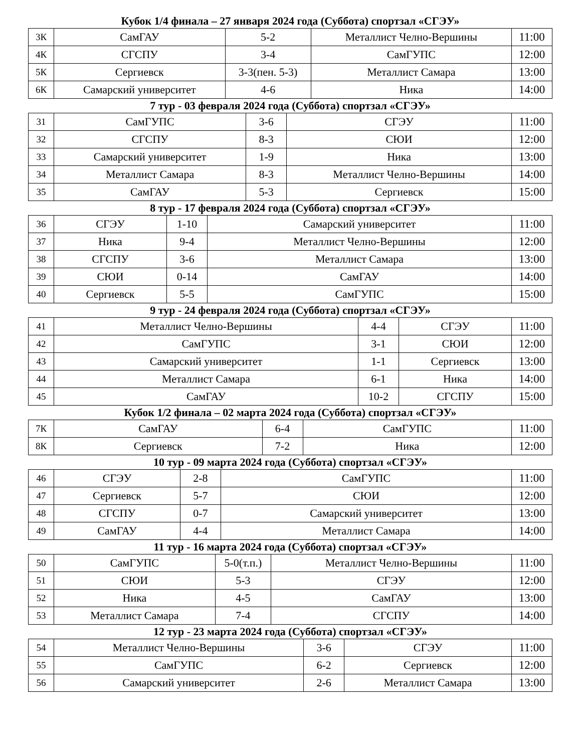Кубок 1/4 финала – 27 января 2024 года (Суббота) спортзал «СГЭУ»
| 3К | СамГАУ | 5-2 | Металлист Челно-Вершины | 11:00 |
| 4К | СГСПУ | 3-4 | СамГУПС | 12:00 |
| 5К | Сергиевск | 3-3(пен. 5-3) | Металлист Самара | 13:00 |
| 6К | Самарский университет | 4-6 | Ника | 14:00 |
7 тур - 03 февраля 2024 года (Суббота) спортзал «СГЭУ»
| 31 | СамГУПС | 3-6 | СГЭУ | 11:00 |
| 32 | СГСПУ | 8-3 | СЮИ | 12:00 |
| 33 | Самарский университет | 1-9 | Ника | 13:00 |
| 34 | Металлист Самара | 8-3 | Металлист Челно-Вершины | 14:00 |
| 35 | СамГАУ | 5-3 | Сергиевск | 15:00 |
8 тур - 17 февраля 2024 года (Суббота) спортзал «СГЭУ»
| 36 | СГЭУ | 1-10 | Самарский университет | 11:00 |
| 37 | Ника | 9-4 | Металлист Челно-Вершины | 12:00 |
| 38 | СГСПУ | 3-6 | Металлист Самара | 13:00 |
| 39 | СЮИ | 0-14 | СамГАУ | 14:00 |
| 40 | Сергиевск | 5-5 | СамГУПС | 15:00 |
9 тур - 24 февраля 2024 года (Суббота) спортзал «СГЭУ»
| 41 | Металлист Челно-Вершины | 4-4 | СГЭУ | 11:00 |
| 42 | СамГУПС | 3-1 | СЮИ | 12:00 |
| 43 | Самарский университет | 1-1 | Сергиевск | 13:00 |
| 44 | Металлист Самара | 6-1 | Ника | 14:00 |
| 45 | СамГАУ | 10-2 | СГСПУ | 15:00 |
Кубок 1/2 финала – 02 марта 2024 года (Суббота) спортзал «СГЭУ»
| 7К | СамГАУ | 6-4 | СамГУПС | 11:00 |
| 8К | Сергиевск | 7-2 | Ника | 12:00 |
10 тур - 09 марта 2024 года (Суббота) спортзал «СГЭУ»
| 46 | СГЭУ | 2-8 | СамГУПС | 11:00 |
| 47 | Сергиевск | 5-7 | СЮИ | 12:00 |
| 48 | СГСПУ | 0-7 | Самарский университет | 13:00 |
| 49 | СамГАУ | 4-4 | Металлист Самара | 14:00 |
11 тур - 16 марта 2024 года (Суббота) спортзал «СГЭУ»
| 50 | СамГУПС | 5-0(т.п.) | Металлист Челно-Вершины | 11:00 |
| 51 | СЮИ | 5-3 | СГЭУ | 12:00 |
| 52 | Ника | 4-5 | СамГАУ | 13:00 |
| 53 | Металлист Самара | 7-4 | СГСПУ | 14:00 |
12 тур - 23 марта 2024 года (Суббота) спортзал «СГЭУ»
| 54 | Металлист Челно-Вершины | 3-6 | СГЭУ | 11:00 |
| 55 | СамГУПС | 6-2 | Сергиевск | 12:00 |
| 56 | Самарский университет | 2-6 | Металлист Самара | 13:00 |